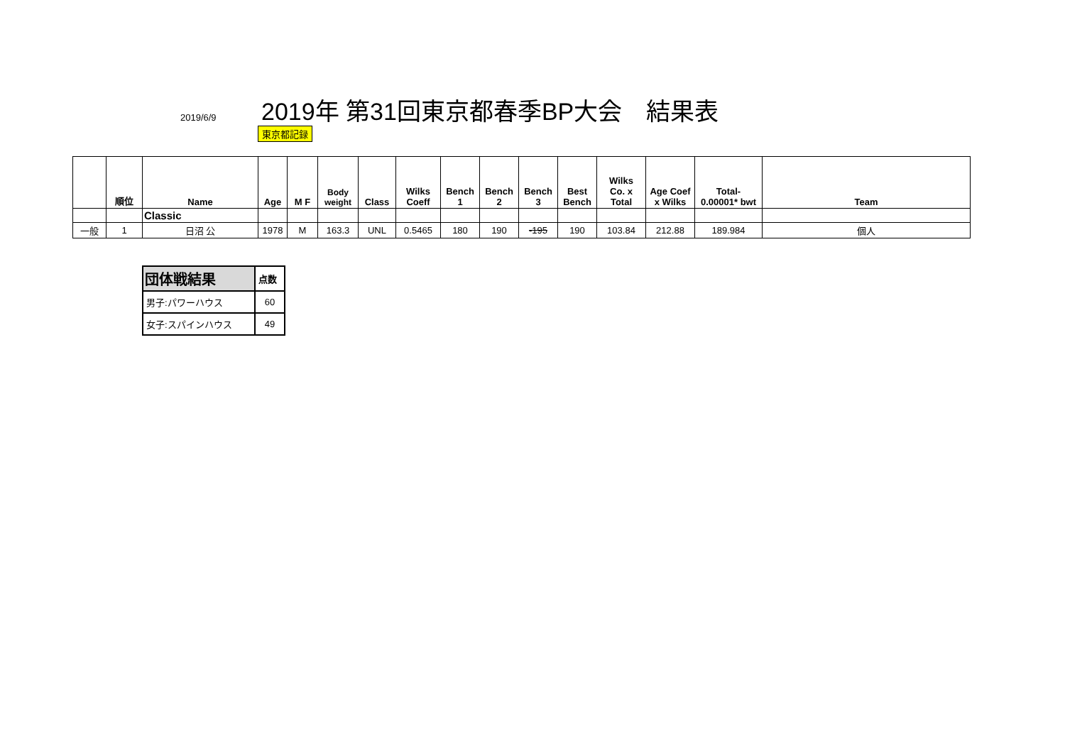2019/6/9
2019年 第31回東京都春季BP大会　結果表
東京都記録
| | 順位 | Name | Age | M F | Body weight | Class | Wilks Coeff | Bench 1 | Bench 2 | Bench 3 | Best Bench | Wilks Co. x Total | Age Coef x Wilks | Total- 0.00001* bwt | Team |
| --- | --- | --- | --- | --- | --- | --- | --- | --- | --- | --- | --- | --- | --- | --- | --- |
| | | Classic | | | | | | | | | | | | | |
| 一般 | 1 | 日沼 公 | 1978 | M | 163.3 | UNL | 0.5465 | 180 | 190 | -195 | 190 | 103.84 | 212.88 | 189.984 | 個人 |
| 団体戦結果 | 点数 |
| 男子:パワーハウス | 60 |
| 女子:スパインハウス | 49 |